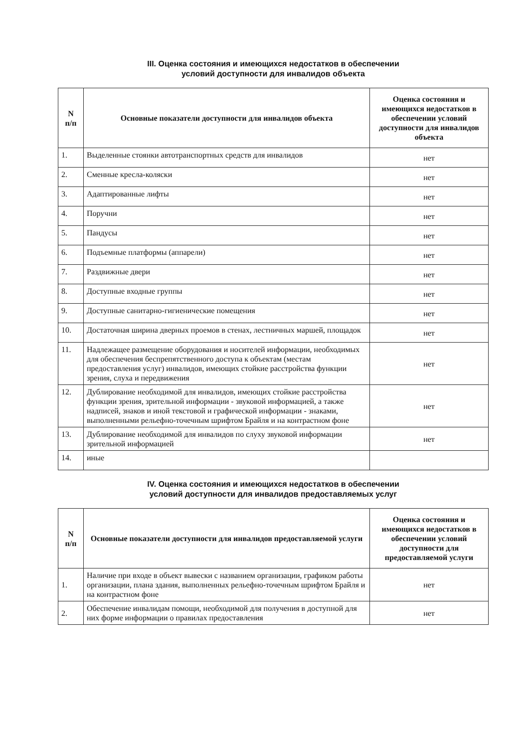III. Оценка состояния и имеющихся недостатков в обеспечении
условий доступности для инвалидов объекта
| N п/п | Основные показатели доступности для инвалидов объекта | Оценка состояния и имеющихся недостатков в обеспечении условий доступности для инвалидов объекта |
| --- | --- | --- |
| 1. | Выделенные стоянки автотранспортных средств для инвалидов | нет |
| 2. | Сменные кресла-коляски | нет |
| 3. | Адаптированные лифты | нет |
| 4. | Поручни | нет |
| 5. | Пандусы | нет |
| 6. | Подъемные платформы (аппарели) | нет |
| 7. | Раздвижные двери | нет |
| 8. | Доступные входные группы | нет |
| 9. | Доступные санитарно-гигиенические помещения | нет |
| 10. | Достаточная ширина дверных проемов в стенах, лестничных маршей, площадок | нет |
| 11. | Надлежащее размещение оборудования и носителей информации, необходимых для обеспечения беспрепятственного доступа к объектам (местам предоставления услуг) инвалидов, имеющих стойкие расстройства функции зрения, слуха и передвижения | нет |
| 12. | Дублирование необходимой для инвалидов, имеющих стойкие расстройства функции зрения, зрительной информации - звуковой информацией, а также надписей, знаков и иной текстовой и графической информации - знаками, выполненными рельефно-точечным шрифтом Брайля и на контрастном фоне | нет |
| 13. | Дублирование необходимой для инвалидов по слуху звуковой информации зрительной информацией | нет |
| 14. | иные | |
IV. Оценка состояния и имеющихся недостатков в обеспечении
условий доступности для инвалидов предоставляемых услуг
| N п/п | Основные показатели доступности для инвалидов предоставляемой услуги | Оценка состояния и имеющихся недостатков в обеспечении условий доступности для предоставляемой услуги |
| --- | --- | --- |
| 1. | Наличие при входе в объект вывески с названием организации, графиком работы организации, плана здания, выполненных рельефно-точечным шрифтом Брайля и на контрастном фоне | нет |
| 2. | Обеспечение инвалидам помощи, необходимой для получения в доступной для них форме информации о правилах предоставления | нет |